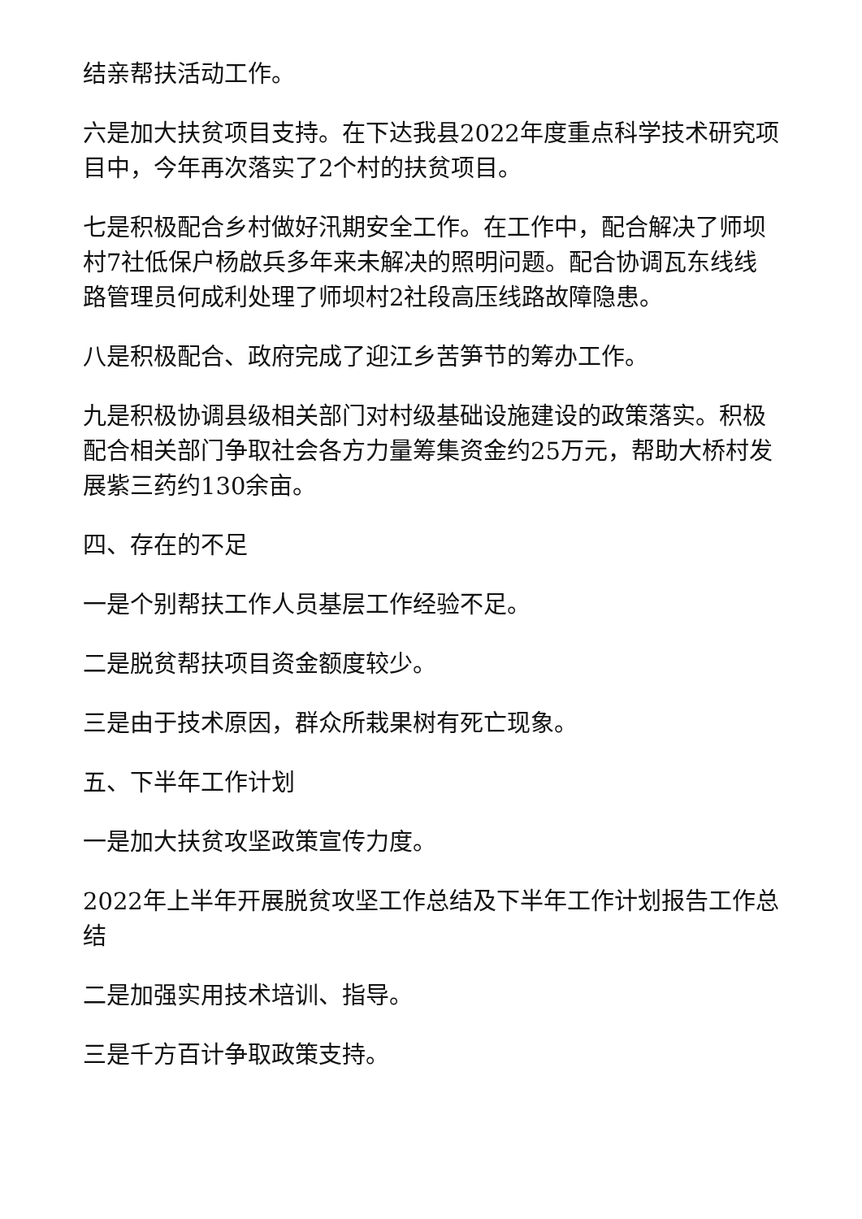结亲帮扶活动工作。
六是加大扶贫项目支持。在下达我县2022年度重点科学技术研究项目中，今年再次落实了2个村的扶贫项目。
七是积极配合乡村做好汛期安全工作。在工作中，配合解决了师坝村7社低保户杨啟兵多年来未解决的照明问题。配合协调瓦东线线路管理员何成利处理了师坝村2社段高压线路故障隐患。
八是积极配合、政府完成了迎江乡苦笋节的筹办工作。
九是积极协调县级相关部门对村级基础设施建设的政策落实。积极配合相关部门争取社会各方力量筹集资金约25万元，帮助大桥村发展紫三药约130余亩。
四、存在的不足
一是个别帮扶工作人员基层工作经验不足。
二是脱贫帮扶项目资金额度较少。
三是由于技术原因，群众所栽果树有死亡现象。
五、下半年工作计划
一是加大扶贫攻坚政策宣传力度。
2022年上半年开展脱贫攻坚工作总结及下半年工作计划报告工作总结
二是加强实用技术培训、指导。
三是千方百计争取政策支持。